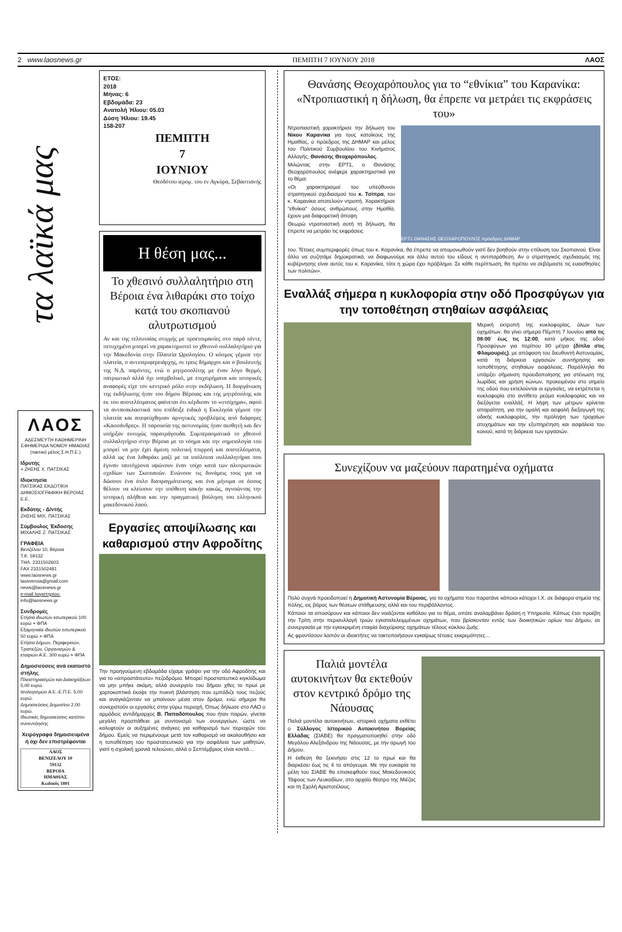2 www.laosnews.gr ΠΕΜΠΤΗ 7 ΙΟΥΝΙΟΥ 2018 ΛΑΟΣ
τα λαϊκά μας
ΛΑΟΣ
ΑΔΕΣΜΕΥΤΗ ΚΑΘΗΜΕΡΙΝΗ ΕΦΗΜΕΡΙΔΑ ΝΟΜΟΥ ΗΜΑΘΙΑΣ (τακτικό μέλος Σ.Η.Π.Ε.)
Ιδρυτής
+ ΖΗΣΗΣ Χ. ΠΑΤΣΙΚΑΣ
Ιδιοκτησία
ΠΑΤΣΙΚΑΣ ΕΚΔΟΤΙΚΗ ΔΗΜΟΣΙΟΓΡΑΦΙΚΗ ΒΕΡΟΙΑΣ Ε.Ε.
Εκδότης - Δ/ντής
ΖΗΣΗΣ ΜΙΧ. ΠΑΤΣΙΚΑΣ
Σύμβουλος Έκδοσης
ΜΙΧΑΛΗΣ Ζ. ΠΑΤΣΙΚΑΣ
ΓΡΑΦΕΙΑ
Βενιζέλου 10, Βέροια
Τ.Κ. 59132
ΤΗΛ. 2331502603
FAX 2331502481
www.laosnews.gr
laosveroia@gmail.com
news@laosnews.gr
e-mail λογιστηρίου:
info@laosnews.gr
Συνδρομές
Ετήσια ιδιωτών εσωτερικού 100 ευρώ + ΦΠΑ
Εξαμηνιαία ιδιωτών εσωτερικού 50 ευρώ + ΦΠΑ
Ετήσια Δήμων, Περιφερειών, Τραπεζών, Οργανισμών & εταιριών Α.Ε. 300 ευρώ + ΦΠΑ
Δημοσιεύσεις ανά εκατοστό στήλης
Πλειστηριασμών και Διακηρύξεων 5,00 ευρώ.
Ισολογισμών Α.Ε.-Ε.Π.Ε. 5,00 ευρώ.
Δημοσιεύσεις Δημοσίου 2,00 ευρώ.
Ιδιωτικές δημοσιεύσεις κατόπιν συνεννόησης
Χειρόγραφα δημοσιευμένα ή όχι δεν επιστρέφονται
ΛΑΟΣ
ΒΕΝΙΖΕΛΟΥ 10
59132
ΒΕΡΟΙΑ
ΗΜΑΘΙΑΣ
Κωδικός 1801
ΕΤΟΣ:
2018
Μήνας: 6
Εβδομάδα: 23
Ανατολή Ήλιου: 05.03
Δύση Ήλιου: 19.45
158-207
ΠΕΜΠΤΗ
7
ΙΟΥΝΙΟΥ
Θεοδότου ιερομ. του εν Αγκύρα, Σεβαστιανής
Η θέση μας...
Το χθεσινό συλλαλητήριο στη Βέροια ένα λιθαράκι στο τοίχο κατά του σκοπιανού αλυτρωτισμού
Αν και της τελευταίας στιγμής με προετοιμασίες στο παρά πέντε, πετυχημένο μπορεί να χαρακτηριστεί το χθεσινό συλλαλητήριο για την Μακεδονία στην Πλατεία Ωρολογίου. Ο κόσμος γέμισε την πλατεία, ο αντιπεριφερειάρχης, οι τρεις δήμαρχοι και ο βουλευτής της Ν.Δ. παρόντες, ενώ ο μητροπολίτης με έναν λόγο θερμό, πατριωτικό αλλά όχι υπερβολικό, με επιχειρήματα και ιστορικές αναφορές είχε τον κεντρικό ρόλο στην εκδήλωση. Η διοργάνωση της εκδήλωσης ήταν του δήμου Βέροιας και της μητρόπολης και εκ του αποτελέσματος φαίνεται ότι κέρδισαν το «στοίχημα», αφού τα αντανακλαστικά που επέδειξε ειδικά η Εκκλησία γέμισε την πλατεία και απεφεύχθησαν αρνητικές προβλέψεις από διάφορες «Κασσάνδρες». Η παρουσία της αστυνομίας ήταν αισθητή και δεν υπήρξαν ευτυχώς παρατράγουδα. Συμπερασματικά το χθεσινό συλλαλητήριο στην Βέροια με το νόημα και την σημειολογία του μπορεί να μην έχει άμεση πολιτική επιρροή και αποτελέσματα, αλλά ως ένα λιθαράκι μαζί με τα υπόλοιπα συλλαλητήρια που έγιναν ταυτόχρονα υψώνουν έναν τοίχο κατά των αλυτρωτικών σχεδίων των Σκοπιανών. Ενώνουν τις δυνάμεις τους για να δώσουν ένα όπλο διαπραγμάτευσης και ένα μήνυμα σε όσους θέλουν να κλείσουν την υπόθεση κακήν κακώς, αγνοώντας την ιστορική αλήθεια και την πραγματική βούληση του ελληνικού μακεδονικού λαού.
Εργασίες αποψίλωσης και καθαρισμού στην Αφροδίτης
Την προηγούμενη εβδομάδα είχαμε γράψει για την οδό Αφροδίτης και για το «απροστάτευτο» πεζοδρόμιο. Μπορεί προστατευτικό κιγκλίδωμα να μην μπήκε ακόμη, αλλά συνεργείο του δήμου χθες το πρωί με χορτοκοπτικά έκοψε την πυκνή βλάστηση που εμπόδιζε τους πεζούς και αναγκάζονταν να μπαίνουν μέσα στον δρόμο, ενώ σήμερα θα συνεχιστούν οι εργασίες στην γύρω περιοχή. Όπως δήλωσε στο ΛΑΟ ο αρμόδιος αντιδήμαρχος Β. Παπαδόπουλος που ήταν παρών, γίνεται μεγάλη προσπάθεια με συντονισμό των συνεργείων, ώστε να καλυφτούν οι αυξημένες ανάγκες για καθαρισμό των περιοχών του δήμου. Εμείς να περιμένουμε μετά τον καθαρισμό να ακολουθήσει και η τοποθέτηση του προστατευτικού για την ασφάλεια των μαθητών, γιατί η σχολική χρονιά τελειώνει, αλλά ο Σεπτέμβριος είναι κοντά…
Θανάσης Θεοχαρόπουλος για το “εθνίκια” του Καρανίκα: «Ντροπιαστική η δήλωση, θα έπρεπε να μετράει τις εκφράσεις του»
Ντροπιαστική χαρακτήρισε την δήλωση του Νίκου Καρανίκα για τους κατοίκους της Ημαθίας, ο πρόεδρος της ΔΗΜΑΡ και μέλος του Πολιτικού Συμβουλίου του Κινήματος Αλλαγής, Θανάσης Θεοχαρόπουλος.
Μιλώντας στην ΕΡΤ1, ο Θανάσης Θεοχαρόπουλος ανέφερε χαρακτηριστικά για το θέμα:
«Οι χαρακτηρισμοί του υπεύθυνου στρατηγικού σχεδιασμού του κ. Τσίπρα, του κ. Καρανίκα αποτελούν ντροπή. Χαρακτήρισε “εθνίκια” όσους ανθρώπους στην Ημαθία, έχουν μια διαφορετική άποψη.
Θεωρώ ντροπιαστική αυτή τη δήλωση, θα έπρεπε να μετράει τις εκφράσεις
ΕΡΤ1 ΘΑΝΑΣΗΣ ΘΕΟΧΑΡΟΠΟΥΛΟΣ πρόεδρος ΔΗΜΑΡ
του. Τέτοιες συμπεριφορές όπως του κ. Καρανίκα, θα έπρεπε να απομονωθούν γιατί δεν βοηθούν στην επίλυση του Σκοπιανού. Είναι άλλο να συζητάμε δημοκρατικά, να διαφωνούμε και άλλο αυτού του είδους η αντιπαράθεση. Αν ο στρατηγικός σχεδιασμός της κυβέρνησης είναι αυτός του κ. Καρανίκα, τότε η χώρα έχει πρόβλημα. Σε κάθε περίπτωση, θα πρέπει να σεβόμαστε τις ευαισθησίες των πολιτών».
Εναλλάξ σήμερα η κυκλοφορία στην οδό Προσφύγων για την τοποθέτηση στηθαίων ασφάλειας
Μερική εκτροπή της κυκλοφορίας, όλων των οχημάτων, θα γίνει σήμερα Πέμπτη 7 Ιουνίου από τις 08:00΄ έως τις 12:00, κατά μήκος της οδού Προσφύγων για περίπου 80 μέτρα (δίπλα στις Φλαμουριές), με απόφαση του διευθυντή Αστυνομίας, κατά τη διάρκεια εργασιών συντήρησης και τοποθέτησης στηθαίων ασφάλειας. Παράλληλα θα υπάρξει σήμανση προειδοποίησης για στένωση της λωρίδας και χρήση κώνων, προκειμένου στο σημείο της οδού που εκτελούνται οι εργασίες, να εκτρέπεται η κυκλοφορία στο αντίθετο ρεύμα κυκλοφορίας και να διεξάγεται εναλλάξ. Η λήψη των μέτρων κρίνεται απαραίτητη, για την ομαλή και ασφαλή διεξαγωγή της οδικής κυκλοφορίας, την πρόληψη των τροχαίων ατυχημάτων και την εξυπηρέτηση και ασφάλεια του κοινού, κατά τη διάρκεια των εργασιών.
Συνεχίζουν να μαζεύουν παρατημένα οχήματα
Πολύ συχνά προειδοποιεί η Δημοτική Αστυνομία Βέροιας, για τα οχήματα που παρατάνε κάποιοι κάτοχοι Ι.Χ. σε διάφορα σημεία της πόλης, εις βάρος των θέσεων στάθμευσης αλλά και του περιβάλλοντος.
Κάποιοι τα αποσύρουν και κάποιοι δεν νοιάζονται καθόλου για το θέμα, οπότε αναλαμβάνει δράση η Υπηρεσία. Κάπως έτσι προέβη την Τρίτη στην περισυλλογή τριών εγκαταλελειμμένων οχημάτων, που βρίσκονταν εντός των διοικητικών ορίων του Δήμου, σε συνεργασία με την εγκεκριμένη εταιρία διαχείρισης οχημάτων τέλους κύκλου ζωής.
Ας φροντίσουν λοιπόν οι ιδιοκτήτες να τακτοποιήσουν εγκαίρως τέτοιες εκκρεμότητες…
Παλιά μοντέλα αυτοκινήτων θα εκτεθούν στον κεντρικό δρόμο της Νάουσας
Παλιά μοντέλα αυτοκινήτων, ιστορικά οχήματα εκθέτει ο Σύλλογος Ιστορικού Αυτοκινήτου Βορείας Ελλάδας (ΣΙΑΒΕ) θα πραγματοποιηθεί στην οδό Μεγάλου Αλεξάνδρου της Νάουσας, με την αρωγή του Δήμου.
Η έκθεση θα ξεκινήσει στις 12 το πρωί και θα διαρκέσει έως τις 4 το απόγευμα. Με την ευκαιρία τα μέλη του ΣΙΑΒΕ θα επισκεφθούν τους Μακεδονικούς Τάφους των Λευκαδίων, στο αρχαίο θέατρο της Μιέζας και τη Σχολή Αριστοτέλους.